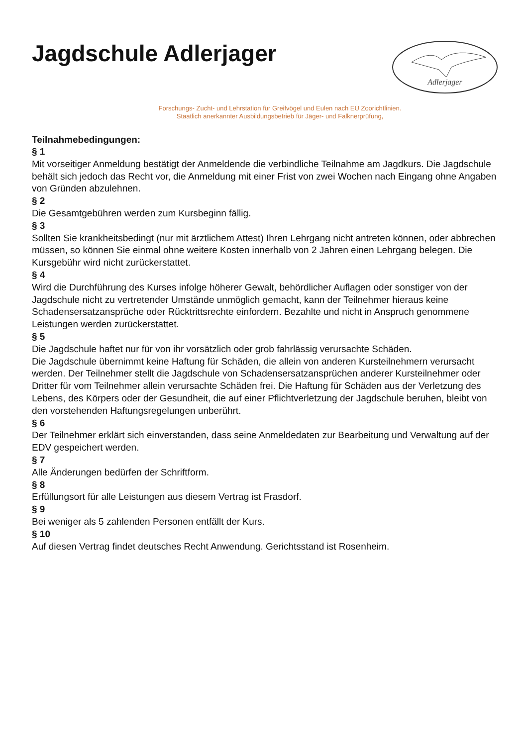Jagdschule Adlerjager
Adlerjager
Forschungs- Zucht- und Lehrstation für Greifvögel und Eulen nach EU Zoorichtlinien.
Staatlich anerkannter Ausbildungsbetrieb für Jäger- und Falknerprüfung,
Teilnahmebedingungen:
§ 1
Mit vorseitiger Anmeldung bestätigt der Anmeldende die verbindliche Teilnahme am Jagdkurs. Die Jagdschule behält sich jedoch das Recht vor, die Anmeldung mit einer Frist von zwei Wochen nach Eingang ohne Angaben von Gründen abzulehnen.
§ 2
Die Gesamtgebühren werden zum Kursbeginn fällig.
§ 3
Sollten Sie krankheitsbedingt (nur mit ärztlichem Attest) Ihren Lehrgang nicht antreten können, oder abbrechen müssen, so können Sie einmal ohne weitere Kosten innerhalb von 2 Jahren einen Lehrgang belegen. Die Kursgebühr wird nicht zurückerstattet.
§ 4
Wird die Durchführung des Kurses infolge höherer Gewalt, behördlicher Auflagen oder sonstiger von der Jagdschule nicht zu vertretender Umstände unmöglich gemacht, kann der Teilnehmer hieraus keine Schadensersatzansprüche oder Rücktrittsrechte einfordern. Bezahlte und nicht in Anspruch genommene Leistungen werden zurückerstattet.
§ 5
Die Jagdschule haftet nur für von ihr vorsätzlich oder grob fahrlässig verursachte Schäden.
Die Jagdschule übernimmt keine Haftung für Schäden, die allein von anderen Kursteilnehmern verursacht werden. Der Teilnehmer stellt die Jagdschule von Schadensersatzansprüchen anderer Kursteilnehmer oder Dritter für vom Teilnehmer allein verursachte Schäden frei. Die Haftung für Schäden aus der Verletzung des Lebens, des Körpers oder der Gesundheit, die auf einer Pflichtverletzung der Jagdschule beruhen, bleibt von den vorstehenden Haftungsregelungen unberührt.
§ 6
Der Teilnehmer erklärt sich einverstanden, dass seine Anmeldedaten zur Bearbeitung und Verwaltung auf der EDV gespeichert werden.
§ 7
Alle Änderungen bedürfen der Schriftform.
§ 8
Erfüllungsort für alle Leistungen aus diesem Vertrag ist Frasdorf.
§ 9
Bei weniger als 5 zahlenden Personen entfällt der Kurs.
§ 10
Auf diesen Vertrag findet deutsches Recht Anwendung. Gerichtsstand ist Rosenheim.